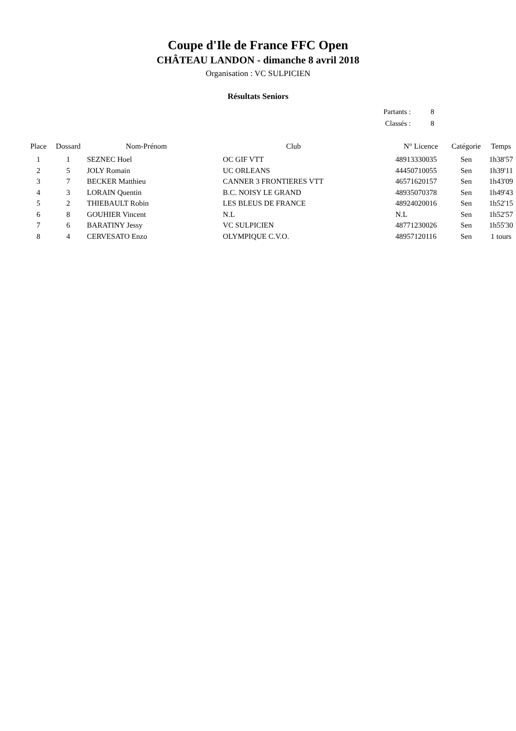Coupe d'Ile de France FFC Open
CHÂTEAU LANDON - dimanche 8 avril 2018
Organisation : VC SULPICIEN
Résultats Seniors
| Partants : | 8 |
| Classés : | 8 |
| Place | Dossard | Nom-Prénom | Club | N° Licence | Catégorie | Temps |
| --- | --- | --- | --- | --- | --- | --- |
| 1 | 1 | SEZNEC Hoel | OC GIF VTT | 48913330035 | Sen | 1h38'57 |
| 2 | 5 | JOLY Romain | UC ORLEANS | 44450710055 | Sen | 1h39'11 |
| 3 | 7 | BECKER Matthieu | CANNER 3 FRONTIERES VTT | 46571620157 | Sen | 1h43'09 |
| 4 | 3 | LORAIN Quentin | B.C. NOISY LE GRAND | 48935070378 | Sen | 1h49'43 |
| 5 | 2 | THIEBAULT Robin | LES BLEUS DE FRANCE | 48924020016 | Sen | 1h52'15 |
| 6 | 8 | GOUHIER Vincent | N.L | N.L | Sen | 1h52'57 |
| 7 | 6 | BARATINY Jessy | VC SULPICIEN | 48771230026 | Sen | 1h55'30 |
| 8 | 4 | CERVESATO Enzo | OLYMPIQUE C.V.O. | 48957120116 | Sen | 1 tours |